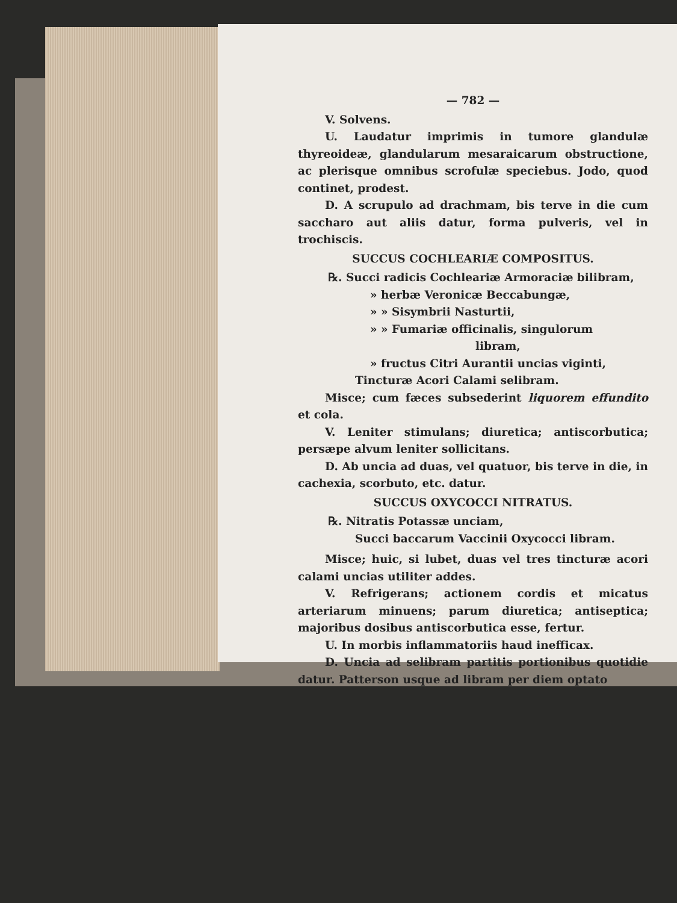— 782 —
V. Solvens.
U. Laudatur imprimis in tumore glandulæ thyreoideæ, glandularum mesaraicarum obstructione, ac plerisque omnibus scrofulæ speciebus. Jodo, quod continet, prodest.
D. A scrupulo ad drachmam, bis terve in die cum saccharo aut aliis datur, forma pulveris, vel in trochiscis.
SUCCUS COCHLEARIÆ COMPOSITUS.
℞. Succi radicis Cochleariæ Armoraciæ bilibram,
» herbæ Veronicæ Beccabungæ,
» » Sisymbrii Nasturtii,
» » Fumariæ officinalis, singulorum
libram,
» fructus Citri Aurantii uncias viginti,
Tincturæ Acori Calami selibram.
Misce; cum fæces subsederint liquorem effundito et cola.
V. Leniter stimulans; diuretica; antiscorbutica; persæpe alvum leniter sollicitans.
D. Ab uncia ad duas, vel quatuor, bis terve in die, in cachexia, scorbuto, etc. datur.
SUCCUS OXYCOCCI NITRATUS.
℞. Nitratis Potassæ unciam,
Succi baccarum Vaccinii Oxycocci libram.
Misce; huic, si lubet, duas vel tres tincturæ acori calami uncias utiliter addes.
V. Refrigerans; actionem cordis et micatus arteriarum minuens; parum diuretica; antiseptica; majoribus dosibus antiscorbutica esse, fertur.
U. In morbis inflammatoriis haud inefficax.
D. Uncia ad selibram partitis portionibus quotidie datur. Patterson usque ad libram per diem optato